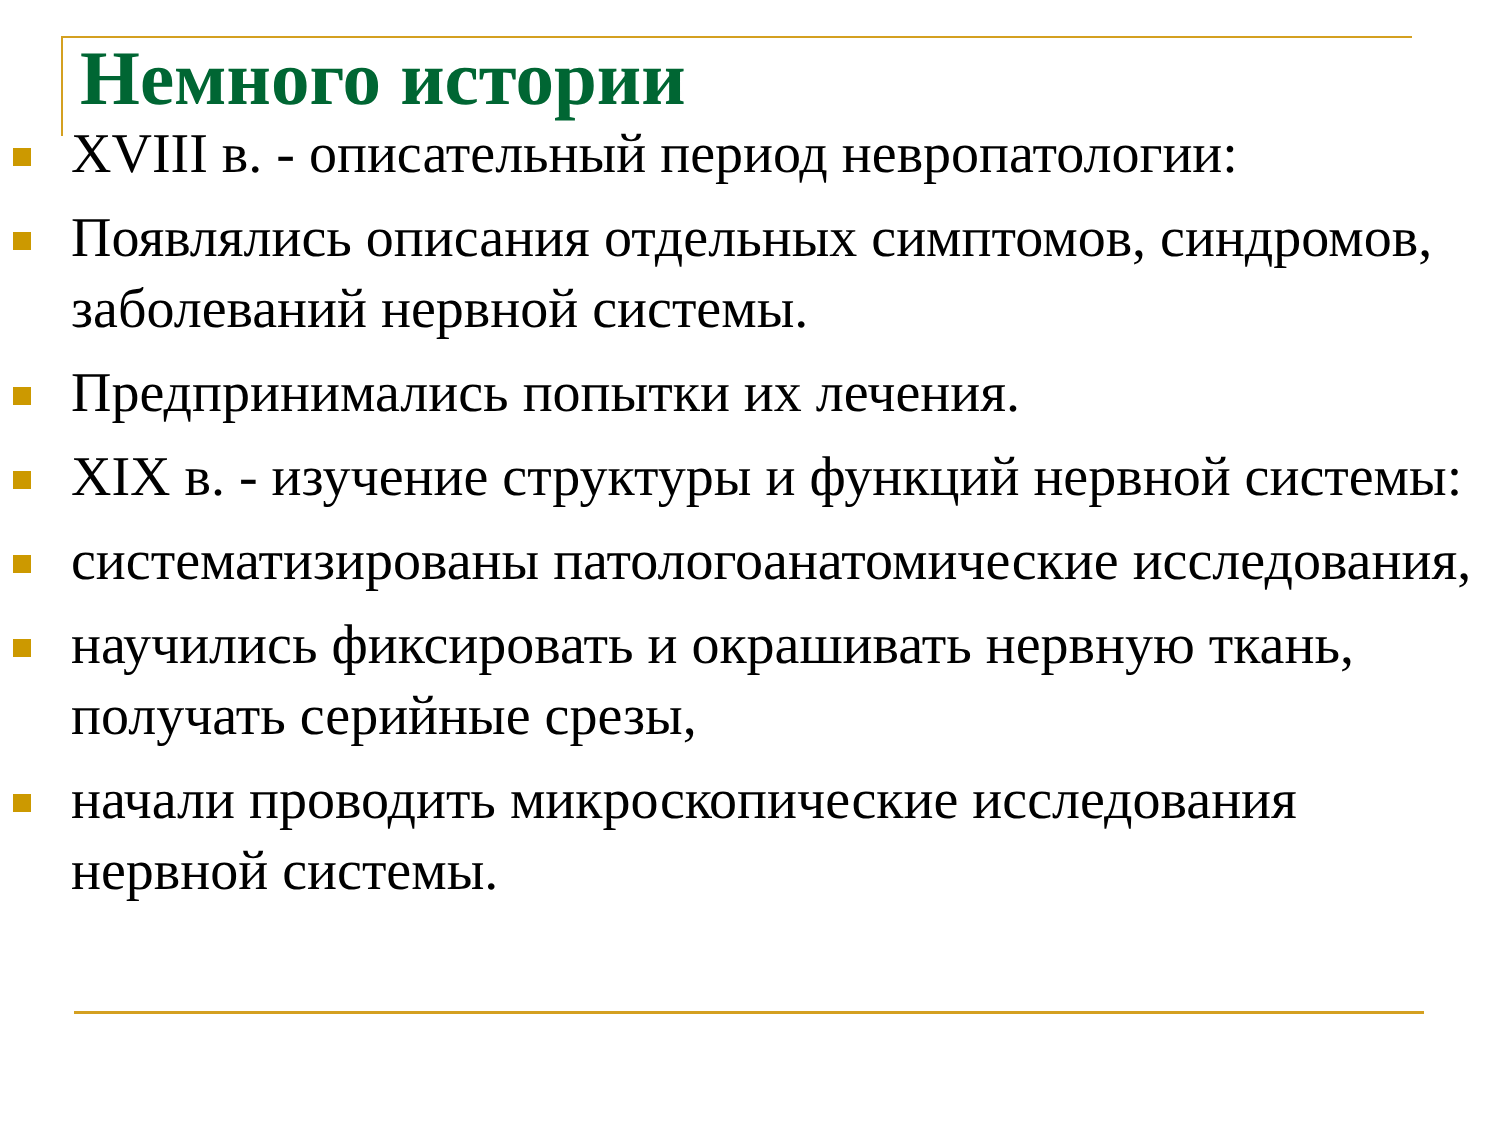Немного истории
XVIII в. - описательный период невропатологии:
Появлялись описания отдельных симптомов, синдромов, заболеваний нервной системы.
Предпринимались попытки их лечения.
XIX в. - изучение структуры и функций нервной системы:
систематизированы патологоанатомические исследования,
научились фиксировать и окрашивать нервную ткань, получать серийные срезы,
начали проводить микроскопические исследования нервной системы.